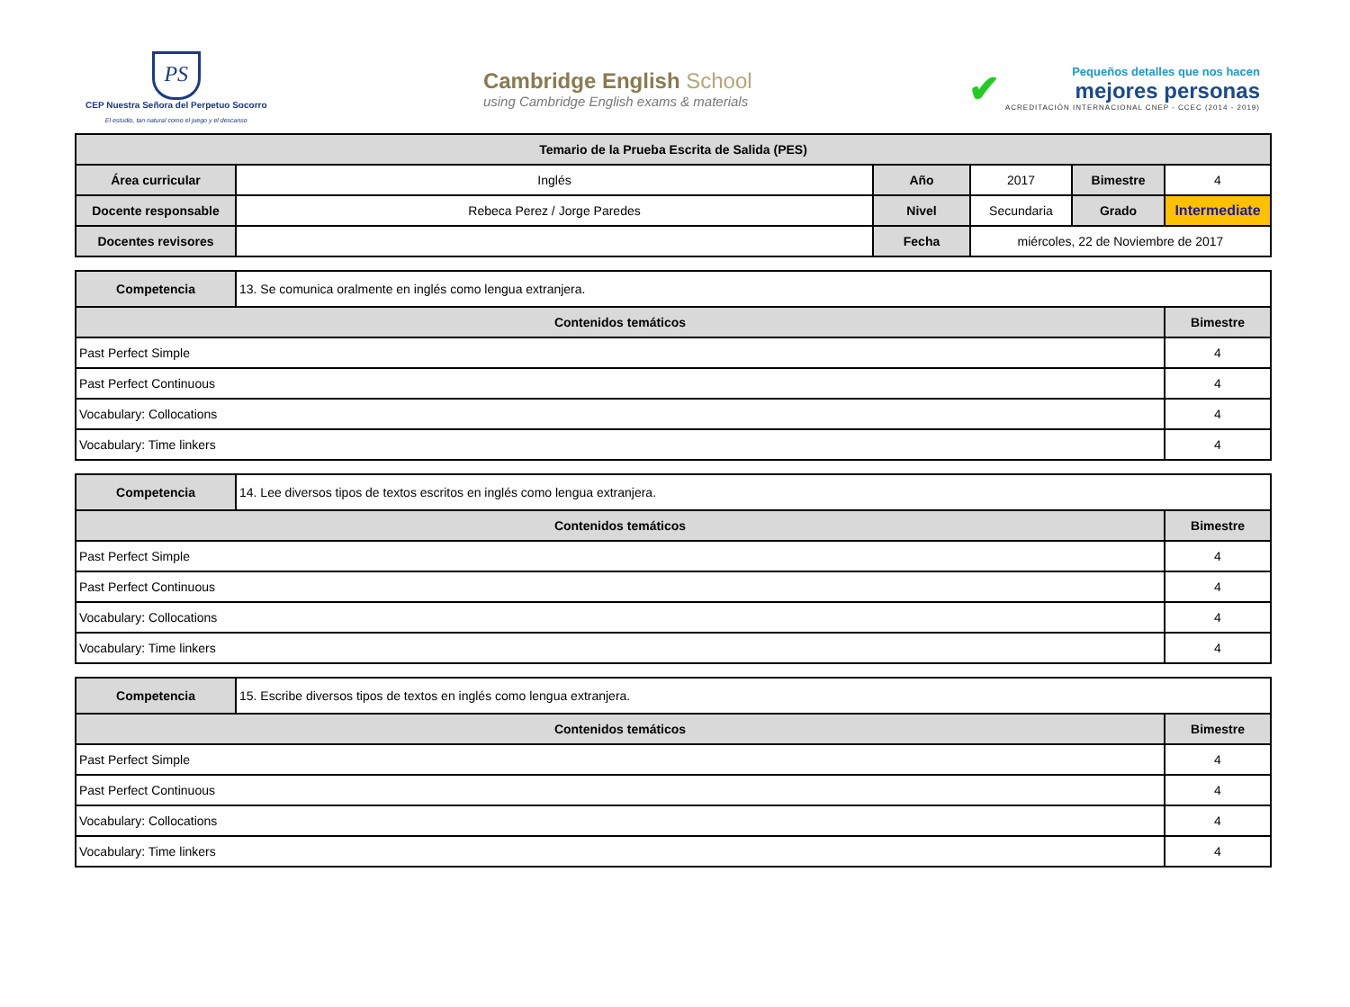PS
CEP Nuestra Señora del Perpetuo Socorro
El estudio, tan natural como el juego y el descanso
Cambridge English School
using Cambridge English exams & materials
✔
Pequeños detalles que nos hacen
mejores personas
ACREDITACIÓN INTERNACIONAL CNEP - CCEC (2014 - 2019)
| Temario de la Prueba Escrita de Salida (PES) | | | | | |
| --- | --- | --- | --- | --- | --- |
| Área curricular | Inglés | Año | 2017 | Bimestre | 4 |
| Docente responsable | Rebeca Perez / Jorge Paredes | Nivel | Secundaria | Grado | Intermediate |
| Docentes revisores | | Fecha | miércoles, 22 de Noviembre de 2017 | | |
| Competencia | 13. Se comunica oralmente en inglés como lengua extranjera. | |
| Contenidos temáticos | | Bimestre |
| Past Perfect Simple | | 4 |
| Past Perfect Continuous | | 4 |
| Vocabulary: Collocations | | 4 |
| Vocabulary: Time linkers | | 4 |
| Competencia | 14. Lee diversos tipos de textos escritos en inglés como lengua extranjera. | |
| Contenidos temáticos | | Bimestre |
| Past Perfect Simple | | 4 |
| Past Perfect Continuous | | 4 |
| Vocabulary: Collocations | | 4 |
| Vocabulary: Time linkers | | 4 |
| Competencia | 15. Escribe diversos tipos de textos en inglés como lengua extranjera. | |
| Contenidos temáticos | | Bimestre |
| Past Perfect Simple | | 4 |
| Past Perfect Continuous | | 4 |
| Vocabulary: Collocations | | 4 |
| Vocabulary: Time linkers | | 4 |